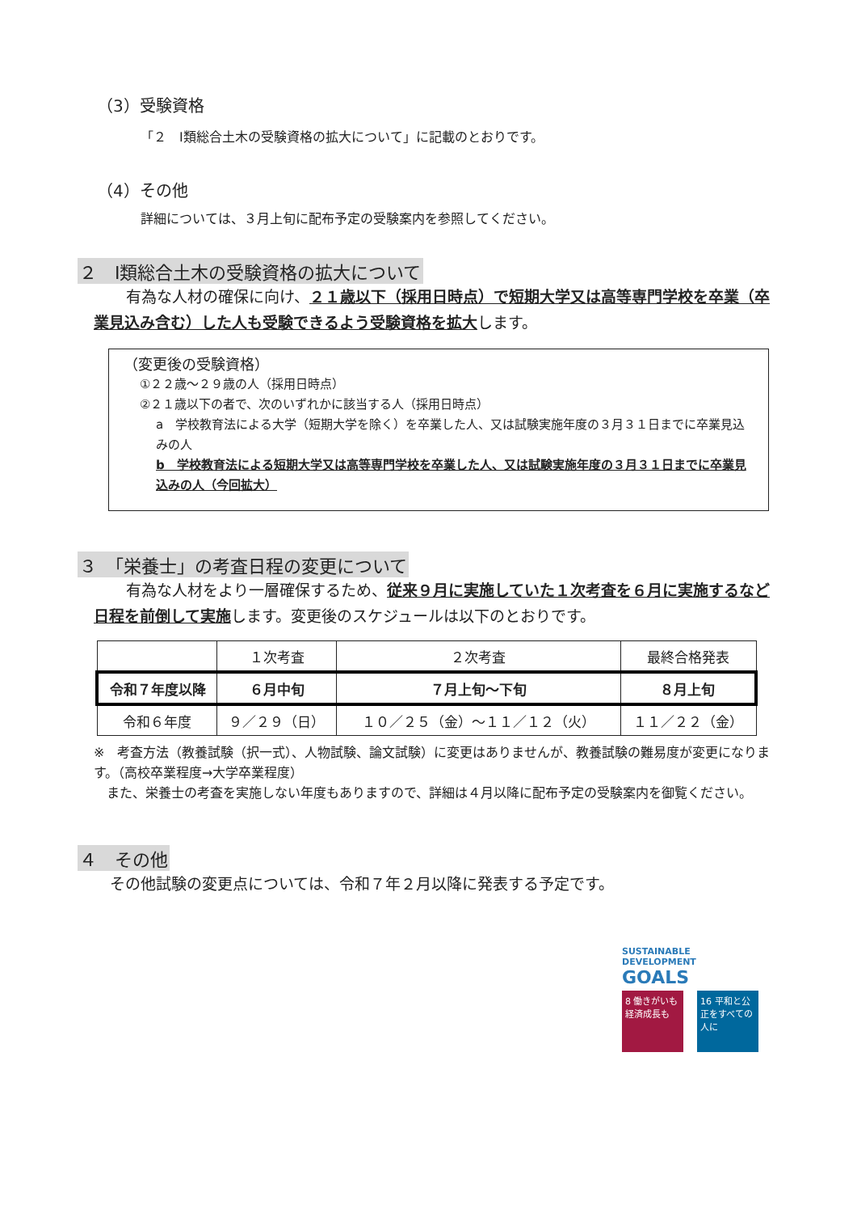（3）受験資格
「２　Ⅰ類総合土木の受験資格の拡大について」に記載のとおりです。
（4）その他
詳細については、３月上旬に配布予定の受験案内を参照してください。
２　Ⅰ類総合土木の受験資格の拡大について
有為な人材の確保に向け、２１歳以下（採用日時点）で短期大学又は高等専門学校を卒業（卒業見込み含む）した人も受験できるよう受験資格を拡大します。
（変更後の受験資格）
①２２歳～２９歳の人（採用日時点）
②２１歳以下の者で、次のいずれかに該当する人（採用日時点）
a　学校教育法による大学（短期大学を除く）を卒業した人、又は試験実施年度の３月３１日までに卒業見込みの人
b　学校教育法による短期大学又は高等専門学校を卒業した人、又は試験実施年度の３月３１日までに卒業見込みの人（今回拡大）
３　「栄養士」の考査日程の変更について
有為な人材をより一層確保するため、従来９月に実施していた１次考査を６月に実施するなど日程を前倒して実施します。変更後のスケジュールは以下のとおりです。
| | １次考査 | ２次考査 | 最終合格発表 |
| --- | --- | --- | --- |
| 令和７年度以降 | ６月中旬 | ７月上旬～下旬 | ８月上旬 |
| 令和６年度 | ９／２９（日） | １０／２５（金）～１１／１２（火） | １１／２２（金） |
※　考査方法（教養試験（択一式）、人物試験、論文試験）に変更はありませんが、教養試験の難易度が変更になります。（高校卒業程度→大学卒業程度）
　また、栄養士の考査を実施しない年度もありますので、詳細は４月以降に配布予定の受験案内を御覧ください。
４　その他
その他試験の変更点については、令和７年２月以降に発表する予定です。
SUSTAINABLE DEVELOPMENT GOALS
8 働きがいも経済成長も 16 平和と公正をすべての人に